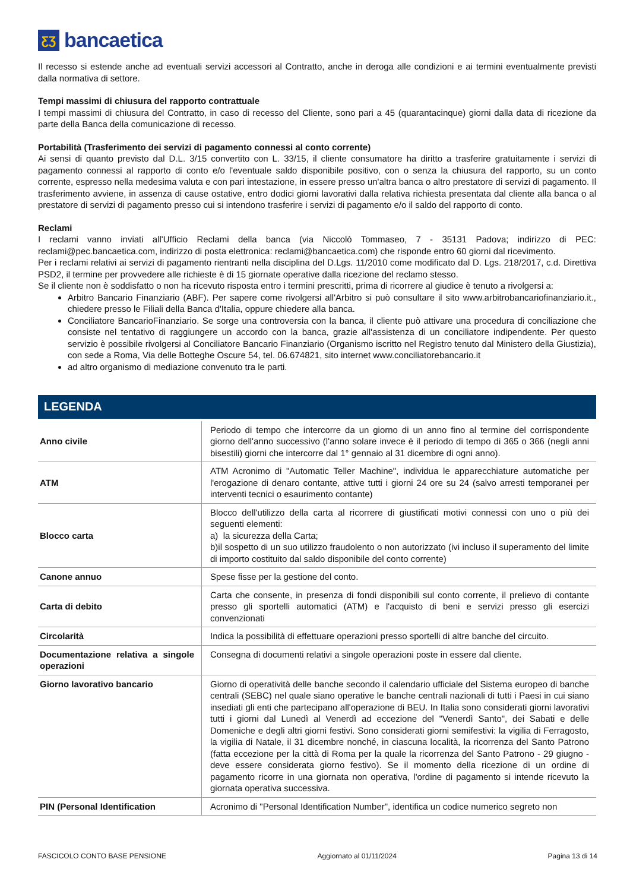ƸƷ
bancaetica
Il recesso si estende anche ad eventuali servizi accessori al Contratto, anche in deroga alle condizioni e ai termini eventualmente previsti dalla normativa di settore.
Tempi massimi di chiusura del rapporto contrattuale
I tempi massimi di chiusura del Contratto, in caso di recesso del Cliente, sono pari a 45 (quarantacinque) giorni dalla data di ricezione da parte della Banca della comunicazione di recesso.
Portabilità (Trasferimento dei servizi di pagamento connessi al conto corrente)
Ai sensi di quanto previsto dal D.L. 3/15 convertito con L. 33/15, il cliente consumatore ha diritto a trasferire gratuitamente i servizi di pagamento connessi al rapporto di conto e/o l'eventuale saldo disponibile positivo, con o senza la chiusura del rapporto, su un conto corrente, espresso nella medesima valuta e con pari intestazione, in essere presso un'altra banca o altro prestatore di servizi di pagamento. Il trasferimento avviene, in assenza di cause ostative, entro dodici giorni lavorativi dalla relativa richiesta presentata dal cliente alla banca o al prestatore di servizi di pagamento presso cui si intendono trasferire i servizi di pagamento e/o il saldo del rapporto di conto.
Reclami
I reclami vanno inviati all'Ufficio Reclami della banca (via Niccolò Tommaseo, 7 - 35131 Padova; indirizzo di PEC: reclami@pec.bancaetica.com, indirizzo di posta elettronica: reclami@bancaetica.com) che risponde entro 60 giorni dal ricevimento.
Per i reclami relativi ai servizi di pagamento rientranti nella disciplina del D.Lgs. 11/2010 come modificato dal D. Lgs. 218/2017, c.d. Direttiva PSD2, il termine per provvedere alle richieste è di 15 giornate operative dalla ricezione del reclamo stesso.
Se il cliente non è soddisfatto o non ha ricevuto risposta entro i termini prescritti, prima di ricorrere al giudice è tenuto a rivolgersi a:
Arbitro Bancario Finanziario (ABF). Per sapere come rivolgersi all'Arbitro si può consultare il sito www.arbitrobancariofinanziario.it., chiedere presso le Filiali della Banca d'Italia, oppure chiedere alla banca.
Conciliatore BancarioFinanziario. Se sorge una controversia con la banca, il cliente può attivare una procedura di conciliazione che consiste nel tentativo di raggiungere un accordo con la banca, grazie all'assistenza di un conciliatore indipendente. Per questo servizio è possibile rivolgersi al Conciliatore Bancario Finanziario (Organismo iscritto nel Registro tenuto dal Ministero della Giustizia), con sede a Roma, Via delle Botteghe Oscure 54, tel. 06.674821, sito internet www.conciliatorebancario.it
ad altro organismo di mediazione convenuto tra le parti.
LEGENDA
| Anno civile | Periodo di tempo che intercorre da un giorno di un anno fino al termine del corrispondente giorno dell'anno successivo (l'anno solare invece è il periodo di tempo di 365 o 366 (negli anni bisestili) giorni che intercorre dal 1° gennaio al 31 dicembre di ogni anno). |
| ATM | ATM Acronimo di "Automatic Teller Machine", individua le apparecchiature automatiche per l'erogazione di denaro contante, attive tutti i giorni 24 ore su 24 (salvo arresti temporanei per interventi tecnici o esaurimento contante) |
| Blocco carta | Blocco dell'utilizzo della carta al ricorrere di giustificati motivi connessi con uno o più dei seguenti elementi: a) la sicurezza della Carta; b)il sospetto di un suo utilizzo fraudolento o non autorizzato (ivi incluso il superamento del limite di importo costituito dal saldo disponibile del conto corrente) |
| Canone annuo | Spese fisse per la gestione del conto. |
| Carta di debito | Carta che consente, in presenza di fondi disponibili sul conto corrente, il prelievo di contante presso gli sportelli automatici (ATM) e l'acquisto di beni e servizi presso gli esercizi convenzionati |
| Circolarità | Indica la possibilità di effettuare operazioni presso sportelli di altre banche del circuito. |
| Documentazione relativa a singole operazioni | Consegna di documenti relativi a singole operazioni poste in essere dal cliente. |
| Giorno lavorativo bancario | Giorno di operatività delle banche secondo il calendario ufficiale del Sistema europeo di banche centrali (SEBC) nel quale siano operative le banche centrali nazionali di tutti i Paesi in cui siano insediati gli enti che partecipano all'operazione di BEU. In Italia sono considerati giorni lavorativi tutti i giorni dal Lunedì al Venerdì ad eccezione del "Venerdì Santo", dei Sabati e delle Domeniche e degli altri giorni festivi. Sono considerati giorni semifestivi: la vigilia di Ferragosto, la vigilia di Natale, il 31 dicembre nonché, in ciascuna località, la ricorrenza del Santo Patrono (fatta eccezione per la città di Roma per la quale la ricorrenza del Santo Patrono - 29 giugno -deve essere considerata giorno festivo). Se il momento della ricezione di un ordine di pagamento ricorre in una giornata non operativa, l'ordine di pagamento si intende ricevuto la giornata operativa successiva. |
| PIN (Personal Identification | Acronimo di "Personal Identification Number", identifica un codice numerico segreto non |
FASCICOLO CONTO BASE PENSIONE Aggiornato al 01/11/2024 Pagina 13 di 14